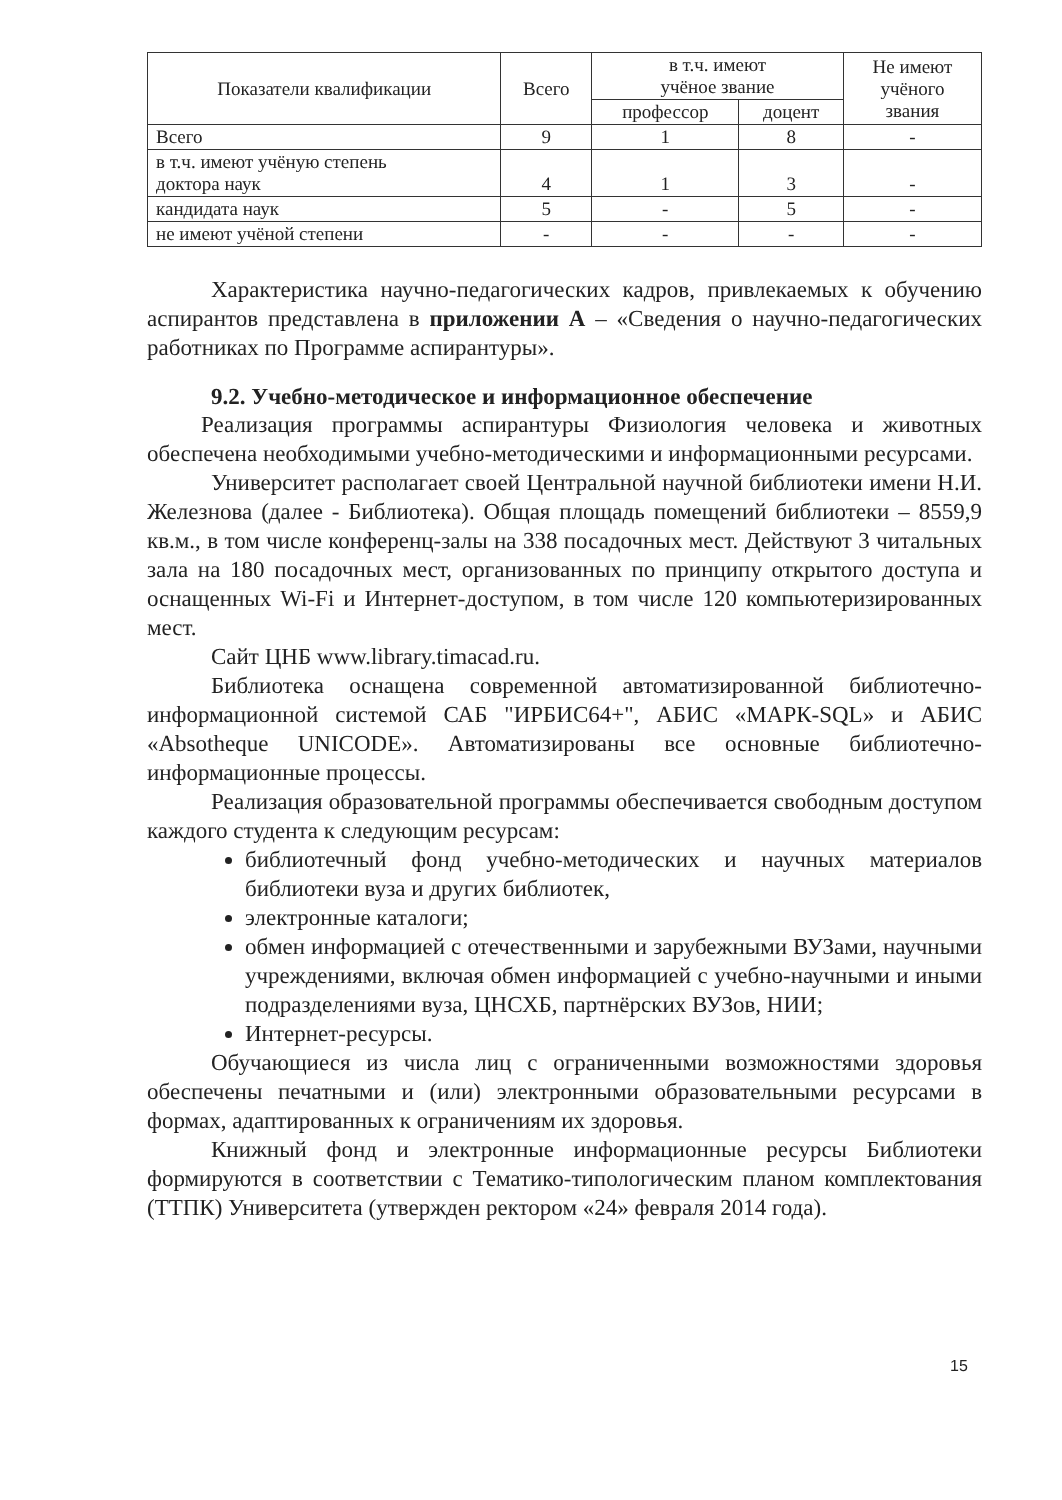| Показатели квалификации | Всего | в т.ч. имеют учёное звание | | Не имеют учёного звания |
| --- | --- | --- | --- | --- |
| | | профессор | доцент | |
| Всего | 9 | 1 | 8 | - |
| в т.ч. имеют учёную степень доктора наук | 4 | 1 | 3 | - |
| кандидата наук | 5 | - | 5 | - |
| не имеют учёной степени | - | - | - | - |
Характеристика научно-педагогических кадров, привлекаемых к обучению аспирантов представлена в приложении А – «Сведения о научно-педагогических работниках по Программе аспирантуры».
9.2. Учебно-методическое и информационное обеспечение
Реализация программы аспирантуры Физиология человека и животных обеспечена необходимыми учебно-методическими и информационными ресурсами.
Университет располагает своей Центральной научной библиотеки имени Н.И. Железнова (далее - Библиотека). Общая площадь помещений библиотеки – 8559,9 кв.м., в том числе конференц-залы на 338 посадочных мест. Действуют 3 читальных зала на 180 посадочных мест, организованных по принципу открытого доступа и оснащенных Wi-Fi и Интернет-доступом, в том числе 120 компьютеризированных мест.
Сайт ЦНБ www.library.timacad.ru.
Библиотека оснащена современной автоматизированной библиотечно-информационной системой САБ "ИРБИС64+", АБИС «МАРК-SQL» и АБИС «Absotheque UNICODE». Автоматизированы все основные библиотечно-информационные процессы.
Реализация образовательной программы обеспечивается свободным доступом каждого студента к следующим ресурсам:
библиотечный фонд учебно-методических и научных материалов библиотеки вуза и других библиотек,
электронные каталоги;
обмен информацией с отечественными и зарубежными ВУЗами, научными учреждениями, включая обмен информацией с учебно-научными и иными подразделениями вуза, ЦНСХБ, партнёрских ВУЗов, НИИ;
Интернет-ресурсы.
Обучающиеся из числа лиц с ограниченными возможностями здоровья обеспечены печатными и (или) электронными образовательными ресурсами в формах, адаптированных к ограничениям их здоровья.
Книжный фонд и электронные информационные ресурсы Библиотеки формируются в соответствии с Тематико-типологическим планом комплектования (ТТПК) Университета (утвержден ректором «24» февраля 2014 года).
15